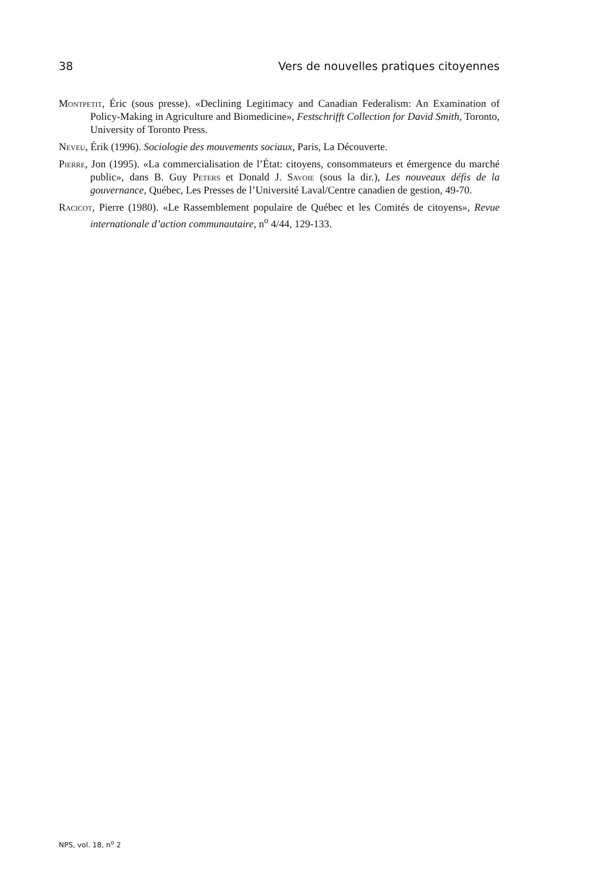38 Vers de nouvelles pratiques citoyennes
Montpetit, Éric (sous presse). «Declining Legitimacy and Canadian Federalism: An Examination of Policy-Making in Agriculture and Biomedicine», Festschrifft Collection for David Smith, Toronto, University of Toronto Press.
Neveu, Érik (1996). Sociologie des mouvements sociaux, Paris, La Découverte.
Pierre, Jon (1995). «La commercialisation de l’État: citoyens, consommateurs et émergence du marché public», dans B. Guy Peters et Donald J. Savoie (sous la dir.), Les nouveaux défis de la gouvernance, Québec, Les Presses de l’Université Laval/Centre canadien de gestion, 49-70.
Racicot, Pierre (1980). «Le Rassemblement populaire de Québec et les Comités de citoyens», Revue internationale d’action communautaire, n<sup>o</sup> 4/44, 129-133.
NPS, vol. 18, n<sup>o</sup> 2